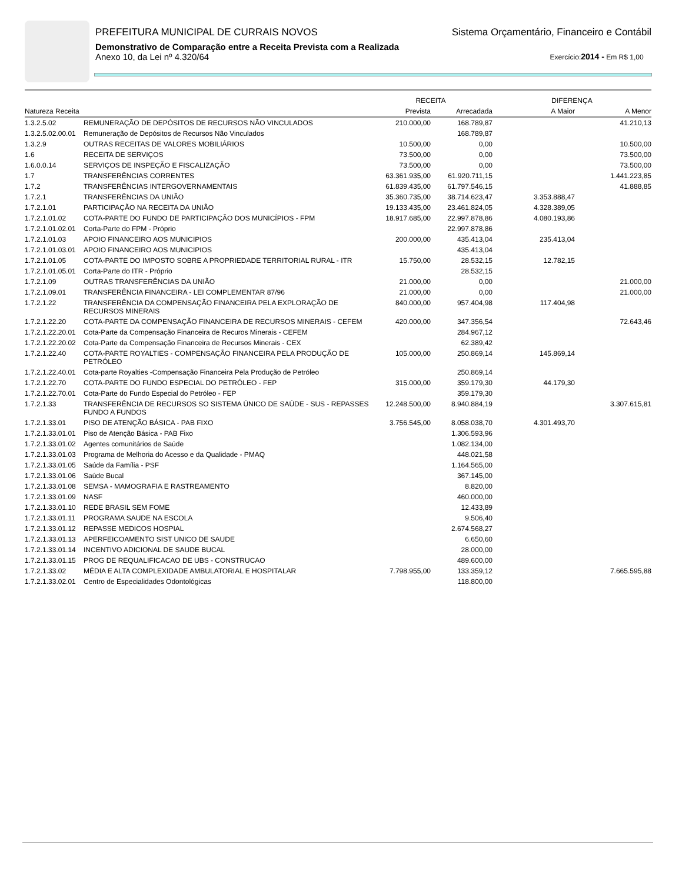PREFEITURA MUNICIPAL DE CURRAIS NOVOS Sistema Orçamentário, Financeiro e Contábil
Demonstrativo de Comparação entre a Receita Prevista com a Realizada
Anexo 10, da Lei nº 4.320/64 Exercício:2014 - Em R$ 1,00
| | | RECEITA | | DIFERENÇA | |
| --- | --- | --- | --- | --- | --- |
| Natureza Receita | | Prevista | Arrecadada | A Maior | A Menor |
| 1.3.2.5.02 | REMUNERAÇÃO DE DEPÓSITOS DE RECURSOS NÃO VINCULADOS | 210.000,00 | 168.789,87 | | 41.210,13 |
| 1.3.2.5.02.00.01 | Remuneração de Depósitos de Recursos Não Vinculados | | 168.789,87 | | |
| 1.3.2.9 | OUTRAS RECEITAS DE VALORES MOBILIÁRIOS | 10.500,00 | 0,00 | | 10.500,00 |
| 1.6 | RECEITA DE SERVIÇOS | 73.500,00 | 0,00 | | 73.500,00 |
| 1.6.0.0.14 | SERVIÇOS DE INSPEÇÃO E FISCALIZAÇÃO | 73.500,00 | 0,00 | | 73.500,00 |
| 1.7 | TRANSFERÊNCIAS CORRENTES | 63.361.935,00 | 61.920.711,15 | | 1.441.223,85 |
| 1.7.2 | TRANSFERÊNCIAS INTERGOVERNAMENTAIS | 61.839.435,00 | 61.797.546,15 | | 41.888,85 |
| 1.7.2.1 | TRANSFERÊNCIAS DA UNIÃO | 35.360.735,00 | 38.714.623,47 | 3.353.888,47 | |
| 1.7.2.1.01 | PARTICIPAÇÃO NA RECEITA DA UNIÃO | 19.133.435,00 | 23.461.824,05 | 4.328.389,05 | |
| 1.7.2.1.01.02 | COTA-PARTE DO FUNDO DE PARTICIPAÇÃO DOS MUNICÍPIOS - FPM | 18.917.685,00 | 22.997.878,86 | 4.080.193,86 | |
| 1.7.2.1.01.02.01 | Corta-Parte do FPM - Próprio | | 22.997.878,86 | | |
| 1.7.2.1.01.03 | APOIO FINANCEIRO AOS MUNICIPIOS | 200.000,00 | 435.413,04 | 235.413,04 | |
| 1.7.2.1.01.03.01 | APOIO FINANCEIRO AOS MUNICIPIOS | | 435.413,04 | | |
| 1.7.2.1.01.05 | COTA-PARTE DO IMPOSTO SOBRE A PROPRIEDADE TERRITORIAL RURAL - ITR | 15.750,00 | 28.532,15 | 12.782,15 | |
| 1.7.2.1.01.05.01 | Corta-Parte do ITR - Próprio | | 28.532,15 | | |
| 1.7.2.1.09 | OUTRAS TRANSFERÊNCIAS DA UNIÃO | 21.000,00 | 0,00 | | 21.000,00 |
| 1.7.2.1.09.01 | TRANSFERÊNCIA FINANCEIRA - LEI COMPLEMENTAR 87/96 | 21.000,00 | 0,00 | | 21.000,00 |
| 1.7.2.1.22 | TRANSFERÊNCIA DA COMPENSAÇÃO FINANCEIRA PELA EXPLORAÇÃO DE RECURSOS MINERAIS | 840.000,00 | 957.404,98 | 117.404,98 | |
| 1.7.2.1.22.20 | COTA-PARTE DA COMPENSAÇÃO FINANCEIRA DE RECURSOS MINERAIS - CEFEM | 420.000,00 | 347.356,54 | | 72.643,46 |
| 1.7.2.1.22.20.01 | Cota-Parte da Compensação Financeira de Recuros Minerais - CEFEM | | 284.967,12 | | |
| 1.7.2.1.22.20.02 | Cota-Parte da Compensação Financeira de Recursos Minerais - CEX | | 62.389,42 | | |
| 1.7.2.1.22.40 | COTA-PARTE ROYALTIES - COMPENSAÇÃO FINANCEIRA PELA PRODUÇÃO DE PETRÓLEO | 105.000,00 | 250.869,14 | 145.869,14 | |
| 1.7.2.1.22.40.01 | Cota-parte Royalties -Compensação Financeira Pela Produção de Petróleo | | 250.869,14 | | |
| 1.7.2.1.22.70 | COTA-PARTE DO FUNDO ESPECIAL DO PETRÓLEO - FEP | 315.000,00 | 359.179,30 | 44.179,30 | |
| 1.7.2.1.22.70.01 | Cota-Parte do Fundo Especial do Petróleo - FEP | | 359.179,30 | | |
| 1.7.2.1.33 | TRANSFERÊNCIA DE RECURSOS SO SISTEMA ÚNICO DE SAÚDE - SUS - REPASSES FUNDO A FUNDOS | 12.248.500,00 | 8.940.884,19 | | 3.307.615,81 |
| 1.7.2.1.33.01 | PISO DE ATENÇÃO BÁSICA - PAB FIXO | 3.756.545,00 | 8.058.038,70 | 4.301.493,70 | |
| 1.7.2.1.33.01.01 | Piso de Atenção Básica - PAB Fixo | | 1.306.593,96 | | |
| 1.7.2.1.33.01.02 | Agentes comunitários de Saúde | | 1.082.134,00 | | |
| 1.7.2.1.33.01.03 | Programa de Melhoria do Acesso e da Qualidade - PMAQ | | 448.021,58 | | |
| 1.7.2.1.33.01.05 | Saúde da Família - PSF | | 1.164.565,00 | | |
| 1.7.2.1.33.01.06 | Saúde Bucal | | 367.145,00 | | |
| 1.7.2.1.33.01.08 | SEMSA - MAMOGRAFIA E RASTREAMENTO | | 8.820,00 | | |
| 1.7.2.1.33.01.09 | NASF | | 460.000,00 | | |
| 1.7.2.1.33.01.10 | REDE BRASIL SEM FOME | | 12.433,89 | | |
| 1.7.2.1.33.01.11 | PROGRAMA SAUDE NA ESCOLA | | 9.506,40 | | |
| 1.7.2.1.33.01.12 | REPASSE MEDICOS HOSPIAL | | 2.674.568,27 | | |
| 1.7.2.1.33.01.13 | APERFEICOAMENTO SIST UNICO DE SAUDE | | 6.650,60 | | |
| 1.7.2.1.33.01.14 | INCENTIVO ADICIONAL DE SAUDE BUCAL | | 28.000,00 | | |
| 1.7.2.1.33.01.15 | PROG DE REQUALIFICACAO DE UBS - CONSTRUCAO | | 489.600,00 | | |
| 1.7.2.1.33.02 | MÉDIA E ALTA COMPLEXIDADE AMBULATORIAL E HOSPITALAR | 7.798.955,00 | 133.359,12 | | 7.665.595,88 |
| 1.7.2.1.33.02.01 | Centro de Especialidades Odontológicas | | 118.800,00 | | |